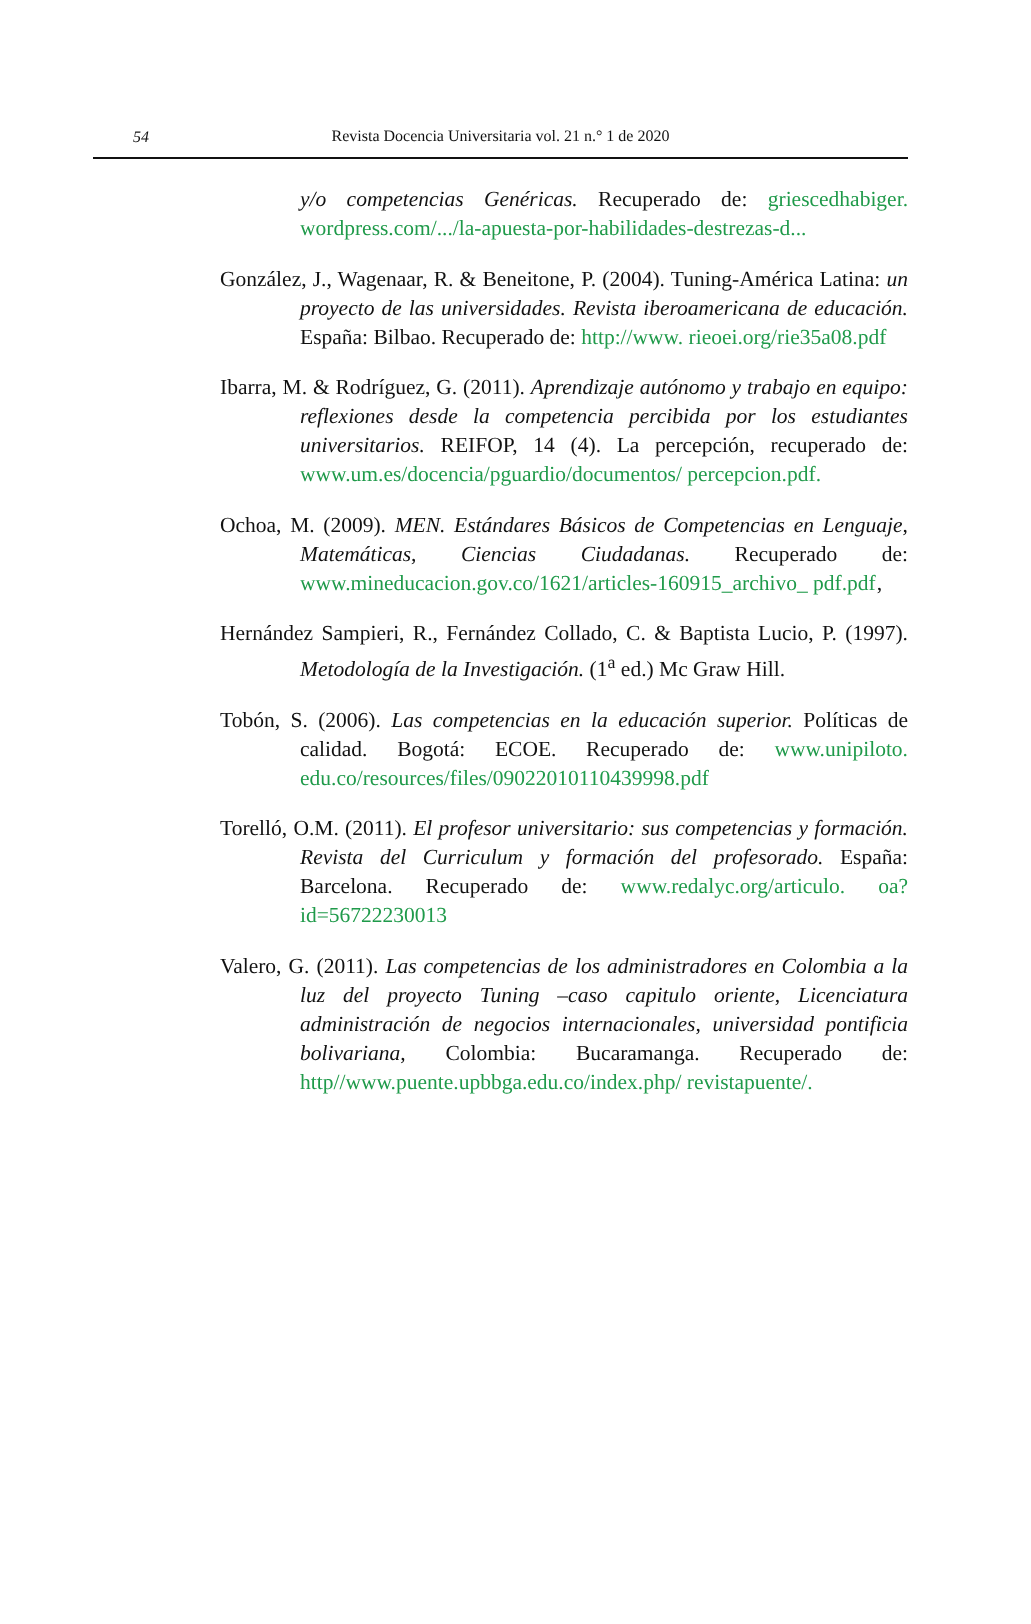54
Revista Docencia Universitaria vol. 21 n.° 1 de 2020
y/o competencias Genéricas. Recuperado de: griescedhabiger. wordpress.com/.../la-apuesta-por-habilidades-destrezas-d...
González, J., Wagenaar, R. & Beneitone, P. (2004). Tuning-América Latina: un proyecto de las universidades. Revista iberoamericana de educación. España: Bilbao. Recuperado de: http://www. rieoei.org/rie35a08.pdf
Ibarra, M. & Rodríguez, G. (2011). Aprendizaje autónomo y trabajo en equipo: reflexiones desde la competencia percibida por los estudiantes universitarios. REIFOP, 14 (4). La percepción, recuperado de: www.um.es/docencia/pguardio/documentos/ percepcion.pdf.
Ochoa, M. (2009). MEN. Estándares Básicos de Competencias en Lenguaje, Matemáticas, Ciencias Ciudadanas. Recuperado de: www.mineducacion.gov.co/1621/articles-160915_archivo_ pdf.pdf‚
Hernández Sampieri, R., Fernández Collado, C. & Baptista Lucio, P. (1997). Metodología de la Investigación. (1<sup>a</sup> ed.) Mc Graw Hill.
Tobón, S. (2006). Las competencias en la educación superior. Políticas de calidad. Bogotá: ECOE. Recuperado de: www.unipiloto. edu.co/resources/files/09022010110439998.pdf
Torelló, O.M. (2011). El profesor universitario: sus competencias y formación. Revista del Curriculum y formación del profesorado. España: Barcelona. Recuperado de: www.redalyc.org/articulo. oa?id=56722230013
Valero, G. (2011). Las competencias de los administradores en Colombia a la luz del proyecto Tuning –caso capitulo oriente, Licenciatura administración de negocios internacionales, universidad pontificia bolivariana, Colombia: Bucaramanga. Recuperado de: http//www.puente.upbbga.edu.co/index.php/ revistapuente/.